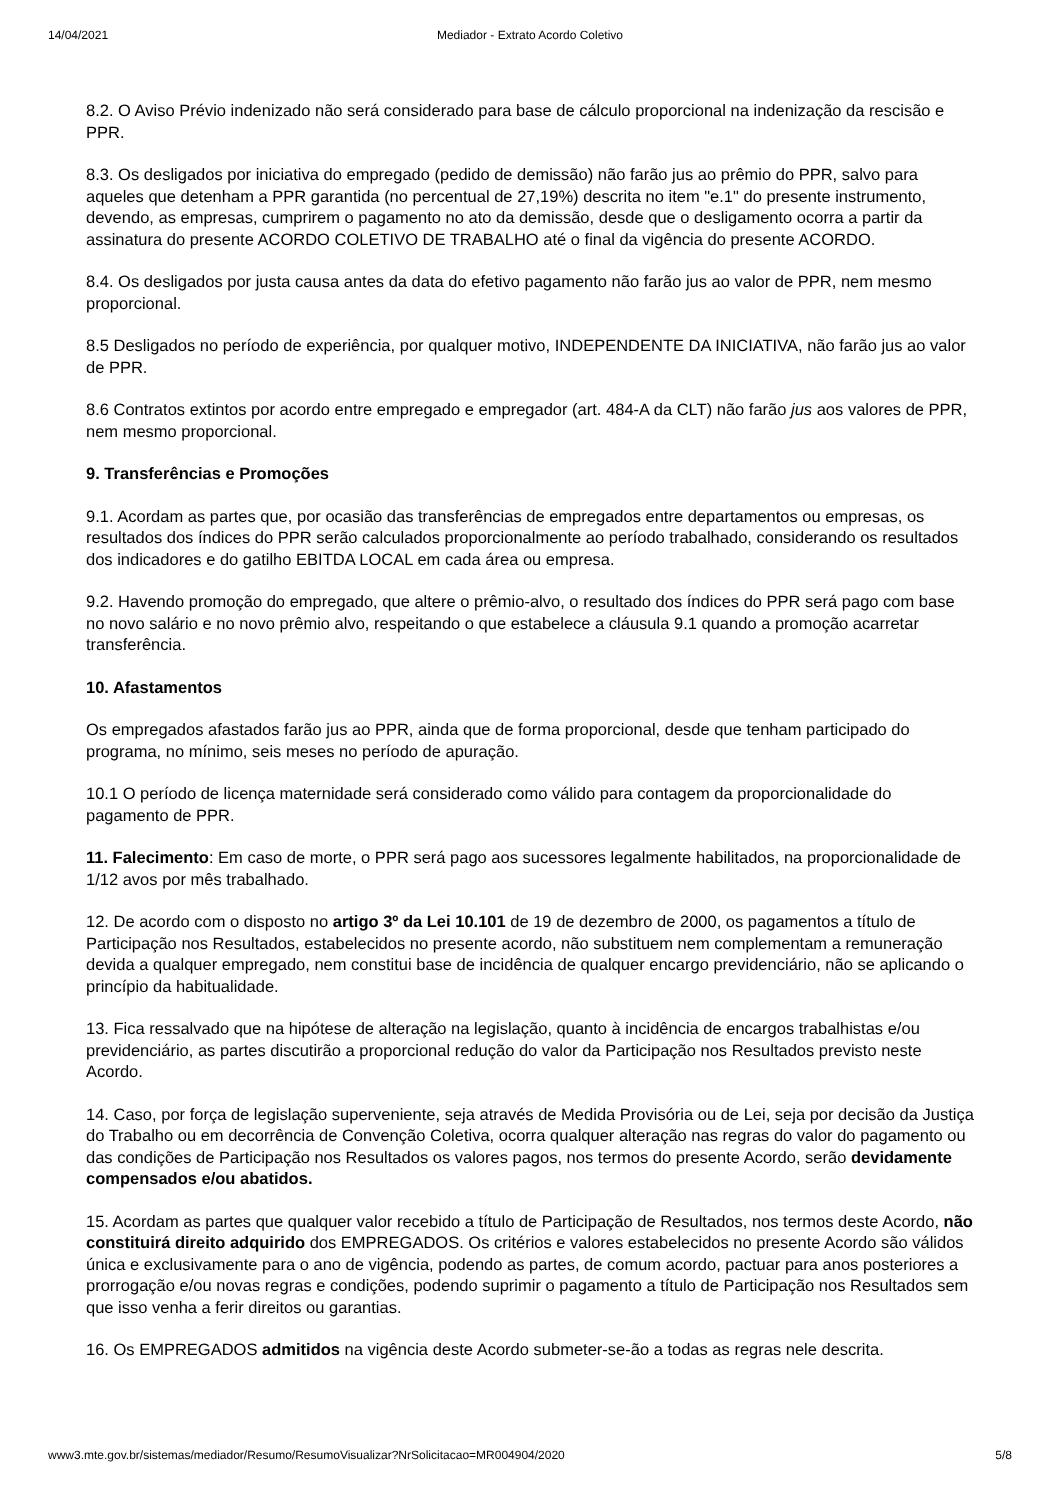14/04/2021 Mediador - Extrato Acordo Coletivo
8.2. O Aviso Prévio indenizado não será considerado para base de cálculo proporcional na indenização da rescisão e PPR.
8.3. Os desligados por iniciativa do empregado (pedido de demissão) não farão jus ao prêmio do PPR, salvo para aqueles que detenham a PPR garantida (no percentual de 27,19%) descrita no item "e.1" do presente instrumento, devendo, as empresas, cumprirem o pagamento no ato da demissão, desde que o desligamento ocorra a partir da assinatura do presente ACORDO COLETIVO DE TRABALHO até o final da vigência do presente ACORDO.
8.4. Os desligados por justa causa antes da data do efetivo pagamento não farão jus ao valor de PPR, nem mesmo proporcional.
8.5 Desligados no período de experiência, por qualquer motivo, INDEPENDENTE DA INICIATIVA, não farão jus ao valor de PPR.
8.6 Contratos extintos por acordo entre empregado e empregador (art. 484-A da CLT) não farão jus aos valores de PPR, nem mesmo proporcional.
9. Transferências e Promoções
9.1. Acordam as partes que, por ocasião das transferências de empregados entre departamentos ou empresas, os resultados dos índices do PPR serão calculados proporcionalmente ao período trabalhado, considerando os resultados dos indicadores e do gatilho EBITDA LOCAL em cada área ou empresa.
9.2. Havendo promoção do empregado, que altere o prêmio-alvo, o resultado dos índices do PPR será pago com base no novo salário e no novo prêmio alvo, respeitando o que estabelece a cláusula 9.1 quando a promoção acarretar transferência.
10. Afastamentos
Os empregados afastados farão jus ao PPR, ainda que de forma proporcional, desde que tenham participado do programa, no mínimo, seis meses no período de apuração.
10.1 O período de licença maternidade será considerado como válido para contagem da proporcionalidade do pagamento de PPR.
11. Falecimento: Em caso de morte, o PPR será pago aos sucessores legalmente habilitados, na proporcionalidade de 1/12 avos por mês trabalhado.
12. De acordo com o disposto no artigo 3º da Lei 10.101 de 19 de dezembro de 2000, os pagamentos a título de Participação nos Resultados, estabelecidos no presente acordo, não substituem nem complementam a remuneração devida a qualquer empregado, nem constitui base de incidência de qualquer encargo previdenciário, não se aplicando o princípio da habitualidade.
13. Fica ressalvado que na hipótese de alteração na legislação, quanto à incidência de encargos trabalhistas e/ou previdenciário, as partes discutirão a proporcional redução do valor da Participação nos Resultados previsto neste Acordo.
14. Caso, por força de legislação superveniente, seja através de Medida Provisória ou de Lei, seja por decisão da Justiça do Trabalho ou em decorrência de Convenção Coletiva, ocorra qualquer alteração nas regras do valor do pagamento ou das condições de Participação nos Resultados os valores pagos, nos termos do presente Acordo, serão devidamente compensados e/ou abatidos.
15. Acordam as partes que qualquer valor recebido a título de Participação de Resultados, nos termos deste Acordo, não constituirá direito adquirido dos EMPREGADOS. Os critérios e valores estabelecidos no presente Acordo são válidos única e exclusivamente para o ano de vigência, podendo as partes, de comum acordo, pactuar para anos posteriores a prorrogação e/ou novas regras e condições, podendo suprimir o pagamento a título de Participação nos Resultados sem que isso venha a ferir direitos ou garantias.
16. Os EMPREGADOS admitidos na vigência deste Acordo submeter-se-ão a todas as regras nele descrita.
www3.mte.gov.br/sistemas/mediador/Resumo/ResumoVisualizar?NrSolicitacao=MR004904/2020 5/8